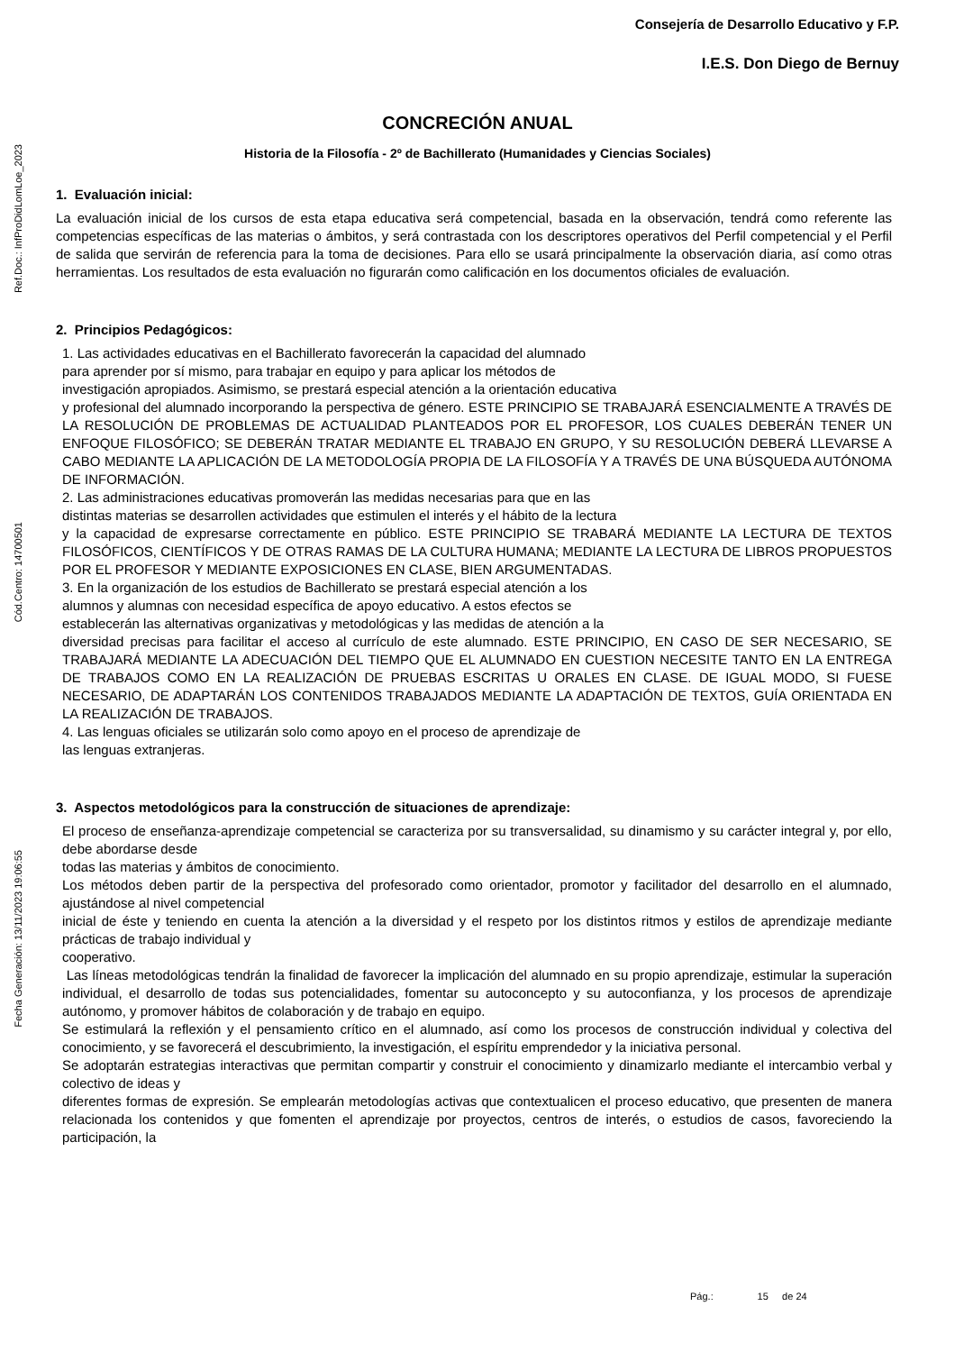Ref.Doc.: InfProDidLomLoe_2023
Cód.Centro: 14700501
Fecha Generación: 13/11/2023 19:06:55
Consejería de Desarrollo Educativo y F.P.
I.E.S. Don Diego de Bernuy
CONCRECIÓN ANUAL
Historia de la Filosofía - 2º de Bachillerato (Humanidades y Ciencias Sociales)
1. Evaluación inicial:
La evaluación inicial de los cursos de esta etapa educativa será competencial, basada en la observación, tendrá como referente las competencias específicas de las materias o ámbitos, y será contrastada con los descriptores operativos del Perfil competencial y el Perfil de salida que servirán de referencia para la toma de decisiones. Para ello se usará principalmente la observación diaria, así como otras herramientas. Los resultados de esta evaluación no figurarán como calificación en los documentos oficiales de evaluación.
2. Principios Pedagógicos:
1. Las actividades educativas en el Bachillerato favorecerán la capacidad del alumnado
para aprender por sí mismo, para trabajar en equipo y para aplicar los métodos de
investigación apropiados. Asimismo, se prestará especial atención a la orientación educativa
y profesional del alumnado incorporando la perspectiva de género. ESTE PRINCIPIO SE TRABAJARÁ ESENCIALMENTE A TRAVÉS DE LA RESOLUCIÓN DE PROBLEMAS DE ACTUALIDAD PLANTEADOS POR EL PROFESOR, LOS CUALES DEBERÁN TENER UN ENFOQUE FILOSÓFICO; SE DEBERÁN TRATAR MEDIANTE EL TRABAJO EN GRUPO, Y SU RESOLUCIÓN DEBERÁ LLEVARSE A CABO MEDIANTE LA APLICACIÓN DE LA METODOLOGÍA PROPIA DE LA FILOSOFÍA Y A TRAVÉS DE UNA BÚSQUEDA AUTÓNOMA DE INFORMACIÓN.
2. Las administraciones educativas promoverán las medidas necesarias para que en las
distintas materias se desarrollen actividades que estimulen el interés y el hábito de la lectura
y la capacidad de expresarse correctamente en público. ESTE PRINCIPIO SE TRABARÁ MEDIANTE LA LECTURA DE TEXTOS FILOSÓFICOS, CIENTÍFICOS Y DE OTRAS RAMAS DE LA CULTURA HUMANA; MEDIANTE LA LECTURA DE LIBROS PROPUESTOS POR EL PROFESOR Y MEDIANTE EXPOSICIONES EN CLASE, BIEN ARGUMENTADAS.
3. En la organización de los estudios de Bachillerato se prestará especial atención a los
alumnos y alumnas con necesidad específica de apoyo educativo. A estos efectos se
establecerán las alternativas organizativas y metodológicas y las medidas de atención a la
diversidad precisas para facilitar el acceso al currículo de este alumnado. ESTE PRINCIPIO, EN CASO DE SER NECESARIO, SE TRABAJARÁ MEDIANTE LA ADECUACIÓN DEL TIEMPO QUE EL ALUMNADO EN CUESTION NECESITE TANTO EN LA ENTREGA DE TRABAJOS COMO EN LA REALIZACIÓN DE PRUEBAS ESCRITAS U ORALES EN CLASE. DE IGUAL MODO, SI FUESE NECESARIO, DE ADAPTARÁN LOS CONTENIDOS TRABAJADOS MEDIANTE LA ADAPTACIÓN DE TEXTOS, GUÍA ORIENTADA EN LA REALIZACIÓN DE TRABAJOS.
4. Las lenguas oficiales se utilizarán solo como apoyo en el proceso de aprendizaje de
las lenguas extranjeras.
3. Aspectos metodológicos para la construcción de situaciones de aprendizaje:
El proceso de enseñanza-aprendizaje competencial se caracteriza por su transversalidad, su dinamismo y su carácter integral y, por ello, debe abordarse desde
todas las materias y ámbitos de conocimiento.
Los métodos deben partir de la perspectiva del profesorado como orientador, promotor y facilitador del desarrollo en el alumnado, ajustándose al nivel competencial
inicial de éste y teniendo en cuenta la atención a la diversidad y el respeto por los distintos ritmos y estilos de aprendizaje mediante prácticas de trabajo individual y
cooperativo.
Las líneas metodológicas tendrán la finalidad de favorecer la implicación del alumnado en su propio aprendizaje, estimular la superación individual, el desarrollo de todas sus potencialidades, fomentar su autoconcepto y su autoconfianza, y los procesos de aprendizaje autónomo, y promover hábitos de colaboración y de trabajo en equipo.
Se estimulará la reflexión y el pensamiento crítico en el alumnado, así como los procesos de construcción individual y colectiva del conocimiento, y se favorecerá el descubrimiento, la investigación, el espíritu emprendedor y la iniciativa personal.
Se adoptarán estrategias interactivas que permitan compartir y construir el conocimiento y dinamizarlo mediante el intercambio verbal y colectivo de ideas y
diferentes formas de expresión. Se emplearán metodologías activas que contextualicen el proceso educativo, que presenten de manera relacionada los contenidos y que fomenten el aprendizaje por proyectos, centros de interés, o estudios de casos, favoreciendo la participación, la
Pág.: 15 de 24